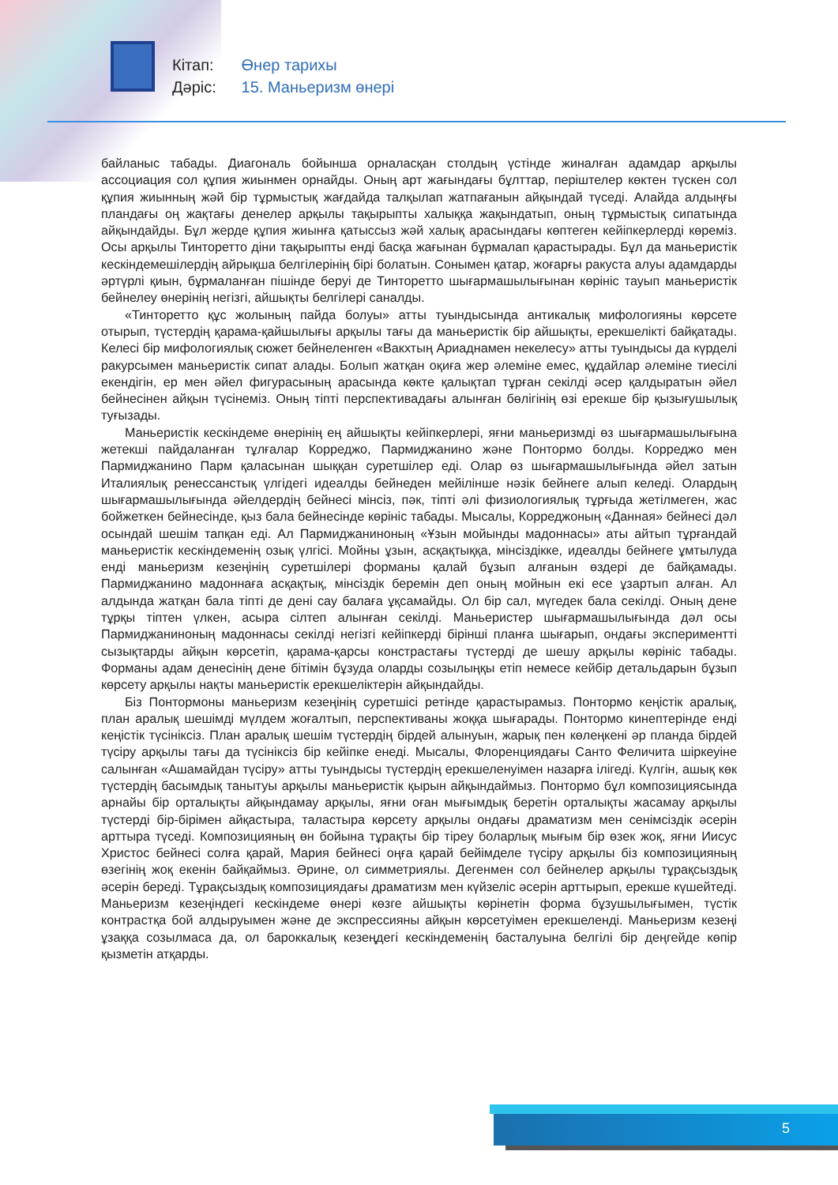Кітап: Өнер тарихы
Дәріс: 15. Маньеризм өнері
байланыс табады. Диагональ бойынша орналасқан столдың үстінде жиналған адамдар арқылы ассоциация сол құпия жиынмен орнайды. Оның арт жағындағы бұлттар, періштелер көктен түскен сол құпия жиынның жәй бір тұрмыстық жағдайда талқылап жатпағанын айқындай түседі. Алайда алдыңғы пландағы оң жақтағы денелер арқылы тақырыпты халыққа жақындатып, оның тұрмыстық сипатында айқындайды. Бұл жерде құпия жиынға қатыссыз жәй халық арасындағы көптеген кейіпкерлерді көреміз. Осы арқылы Тинторетто діни тақырыпты енді басқа жағынан бұрмалап қарастырады. Бұл да маньеристік кескіндемешілердің айрықша белгілерінің бірі болатын. Сонымен қатар, жоғарғы ракуста алуы адамдарды әртүрлі қиын, бұрмаланған пішінде беруі де Тинторетто шығармашылығынан көрініс тауып маньеристік бейнелеу өнерінің негізгі, айшықты белгілері саналды.
«Тинторетто құс жолының пайда болуы» атты туындысында антикалық мифологияны көрсете отырып, түстердің қарама-қайшылығы арқылы тағы да маньеристік бір айшықты, ерекшелікті байқатады. Келесі бір мифологиялық сюжет бейнеленген «Вакхтың Ариаднамен некелесу» атты туындысы да күрделі ракурсымен маньеристік сипат алады. Болып жатқан оқиға жер әлеміне емес, құдайлар әлеміне тиесілі екендігін, ер мен әйел фигурасының арасында көкте қалықтап тұрған секілді әсер қалдыратын әйел бейнесінен айқын түсінеміз. Оның тіпті перспективадағы алынған бөлігінің өзі ерекше бір қызығушылық туғызады.
Маньеристік кескіндеме өнерінің ең айшықты кейіпкерлері, яғни маньеризмді өз шығармашылығына жетекші пайдаланған тұлғалар Корреджо, Пармиджанино және Понтормо болды. Корреджо мен Пармиджанино Парм қаласынан шыққан суретшілер еді. Олар өз шығармашылығында әйел затын Италиялық ренессанстық үлгідегі идеалды бейнеден мейілінше нәзік бейнеге алып келеді. Олардың шығармашылығында әйелдердің бейнесі мінсіз, пәк, тіпті әлі физиологиялық тұрғыда жетілмеген, жас бойжеткен бейнесінде, қыз бала бейнесінде көрініс табады. Мысалы, Корреджоның «Данная» бейнесі дәл осындай шешім тапқан еді. Ал Пармиджаниноның «Ұзын мойынды мадоннасы» аты айтып тұрғандай маньеристік кескіндеменің озық үлгісі. Мойны ұзын, асқақтыққа, мінсіздікке, идеалды бейнеге ұмтылуда енді маньеризм кезеңінің суретшілері форманы қалай бұзып алғанын өздері де байқамады. Пармиджанино мадоннаға асқақтық, мінсіздік беремін деп оның мойнын екі есе ұзартып алған. Ал алдында жатқан бала тіпті де дені сау балаға ұқсамайды. Ол бір сал, мүгедек бала секілді. Оның дене тұрқы тіптен үлкен, асыра сілтеп алынған секілді. Маньеристер шығармашылығында дәл осы Пармиджаниноның мадоннасы секілді негізгі кейіпкерді бірінші планға шығарып, ондағы экспериментті сызықтарды айқын көрсетіп, қарама-қарсы констрастағы түстерді де шешу арқылы көрініс табады. Форманы адам денесінің дене бітімін бұзуда оларды созылыңқы етіп немесе кейбір детальдарын бұзып көрсету арқылы нақты маньеристік ерекшеліктерін айқындайды.
Біз Понтормоны маньеризм кезеңінің суретшісі ретінде қарастырамыз. Понтормо кеңістік аралық, план аралық шешімді мүлдем жоғалтып, перспективаны жоққа шығарады. Понтормо кинептерінде енді кеңістік түсініксіз. План аралық шешім түстердің бірдей алынуын, жарық пен көлеңкені әр планда бірдей түсіру арқылы тағы да түсініксіз бір кейіпке енеді. Мысалы, Флоренциядағы Санто Феличита шіркеуіне салынған «Ашамайдан түсіру» атты туындысы түстердің ерекшеленуімен назарға ілігеді. Күлгін, ашық көк түстердің басымдық танытуы арқылы маньеристік қырын айқындаймыз. Понтормо бұл композициясында арнайы бір орталықты айқындамау арқылы, яғни оған мығымдық беретін орталықты жасамау арқылы түстерді бір-бірімен айқастыра, таластыра көрсету арқылы ондағы драматизм мен сенімсіздік әсерін арттыра түседі. Композицияның өн бойына тұрақты бір тіреу боларлық мығым бір өзек жоқ, яғни Иисус Христос бейнесі солға қарай, Мария бейнесі оңға қарай бейімделе түсіру арқылы біз композицияның өзегінің жоқ екенін байқаймыз. Әрине, ол симметриялы. Дегенмен сол бейнелер арқылы тұрақсыздық әсерін береді. Тұрақсыздық композициядағы драматизм мен күйзеліс әсерін арттырып, ерекше күшейтеді. Маньеризм кезеңіндегі кескіндеме өнері көзге айшықты көрінетін форма бұзушылығымен, түстік контрастқа бой алдыруымен және де экспрессияны айқын көрсетуімен ерекшеленді. Маньеризм кезеңі ұзаққа созылмаса да, ол бароккалық кезеңдегі кескіндеменің басталуына белгілі бір деңгейде көпір қызметін атқарды.
5